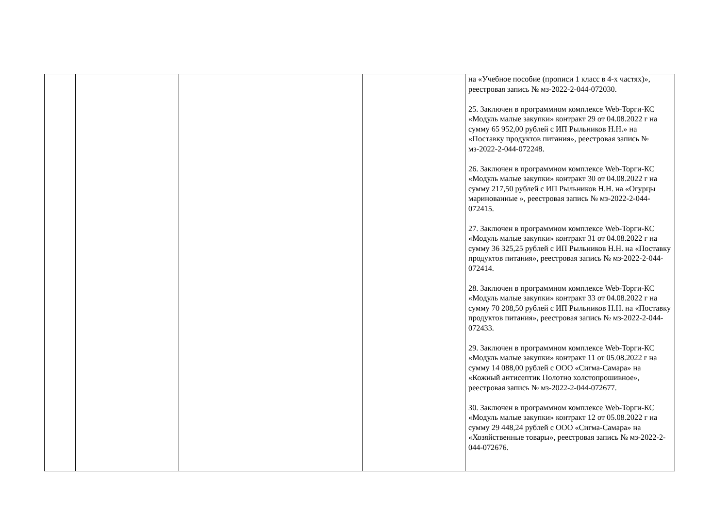| | | | | на «Учебное пособие (прописи 1 класс в 4-х частях)», реестровая запись № мз-2022-2-044-072030. 25. Заключен в программном комплексе Web-Торги-КС «Модуль малые закупки» контракт 29 от 04.08.2022 г на сумму 65 952,00 рублей с ИП Рыльников Н.Н.» на «Поставку продуктов питания», реестровая запись № мз-2022-2-044-072248. 26. Заключен в программном комплексе Web-Торги-КС «Модуль малые закупки» контракт 30 от 04.08.2022 г на сумму 217,50 рублей с ИП Рыльников Н.Н. на «Огурцы маринованные », реестровая запись № мз-2022-2-044-072415. 27. Заключен в программном комплексе Web-Торги-КС «Модуль малые закупки» контракт 31 от 04.08.2022 г на сумму 36 325,25 рублей с ИП Рыльников Н.Н. на «Поставку продуктов питания», реестровая запись № мз-2022-2-044-072414. 28. Заключен в программном комплексе Web-Торги-КС «Модуль малые закупки» контракт 33 от 04.08.2022 г на сумму 70 208,50 рублей с ИП Рыльников Н.Н. на «Поставку продуктов питания», реестровая запись № мз-2022-2-044-072433. 29. Заключен в программном комплексе Web-Торги-КС «Модуль малые закупки» контракт 11 от 05.08.2022 г на сумму 14 088,00 рублей с ООО «Сигма-Самара» на «Кожный антисептик Полотно холстопрошивное», реестровая запись № мз-2022-2-044-072677. 30. Заключен в программном комплексе Web-Торги-КС «Модуль малые закупки» контракт 12 от 05.08.2022 г на сумму 29 448,24 рублей с ООО «Сигма-Самара» на «Хозяйственные товары», реестровая запись № мз-2022-2-044-072676. |